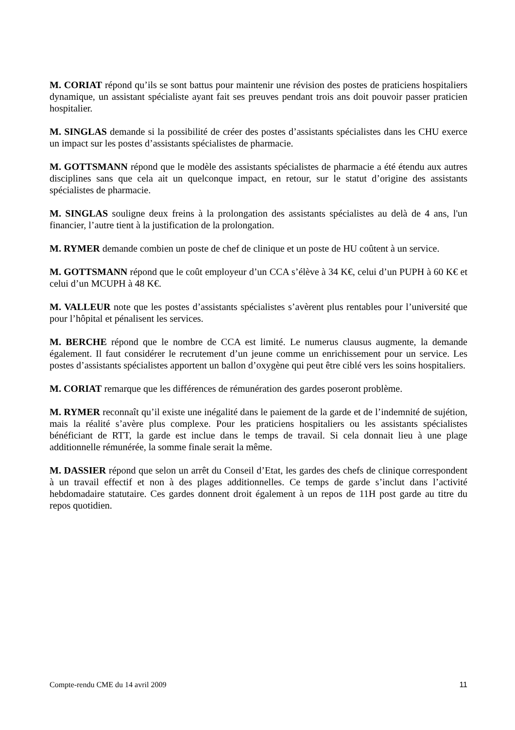M. CORIAT répond qu’ils se sont battus pour maintenir une révision des postes de praticiens hospitaliers dynamique, un assistant spécialiste ayant fait ses preuves pendant trois ans doit pouvoir passer praticien hospitalier.
M. SINGLAS demande si la possibilité de créer des postes d’assistants spécialistes dans les CHU exerce un impact sur les postes d’assistants spécialistes de pharmacie.
M. GOTTSMANN répond que le modèle des assistants spécialistes de pharmacie a été étendu aux autres disciplines sans que cela ait un quelconque impact, en retour, sur le statut d’origine des assistants spécialistes de pharmacie.
M. SINGLAS souligne deux freins à la prolongation des assistants spécialistes au delà de 4 ans, l'un financier, l’autre tient à la justification de la prolongation.
M. RYMER demande combien un poste de chef de clinique et un poste de HU coûtent à un service.
M. GOTTSMANN répond que le coût employeur d’un CCA s’élève à 34 K€, celui d’un PUPH à 60 K€ et celui d’un MCUPH à 48 K€.
M. VALLEUR note que les postes d’assistants spécialistes s’avèrent plus rentables pour l’université que pour l’hôpital et pénalisent les services.
M. BERCHE répond que le nombre de CCA est limité. Le numerus clausus augmente, la demande également. Il faut considérer le recrutement d’un jeune comme un enrichissement pour un service. Les postes d’assistants spécialistes apportent un ballon d’oxygène qui peut être ciblé vers les soins hospitaliers.
M. CORIAT remarque que les différences de rémunération des gardes poseront problème.
M. RYMER reconnaît qu’il existe une inégalité dans le paiement de la garde et de l’indemnité de sujétion, mais la réalité s’avère plus complexe. Pour les praticiens hospitaliers ou les assistants spécialistes bénéficiant de RTT, la garde est inclue dans le temps de travail. Si cela donnait lieu à une plage additionnelle rémunérée, la somme finale serait la même.
M. DASSIER répond que selon un arrêt du Conseil d’Etat, les gardes des chefs de clinique correspondent à un travail effectif et non à des plages additionnelles. Ce temps de garde s’inclut dans l’activité hebdomadaire statutaire. Ces gardes donnent droit également à un repos de 11H post garde au titre du repos quotidien.
Compte-rendu CME du 14 avril 2009 11